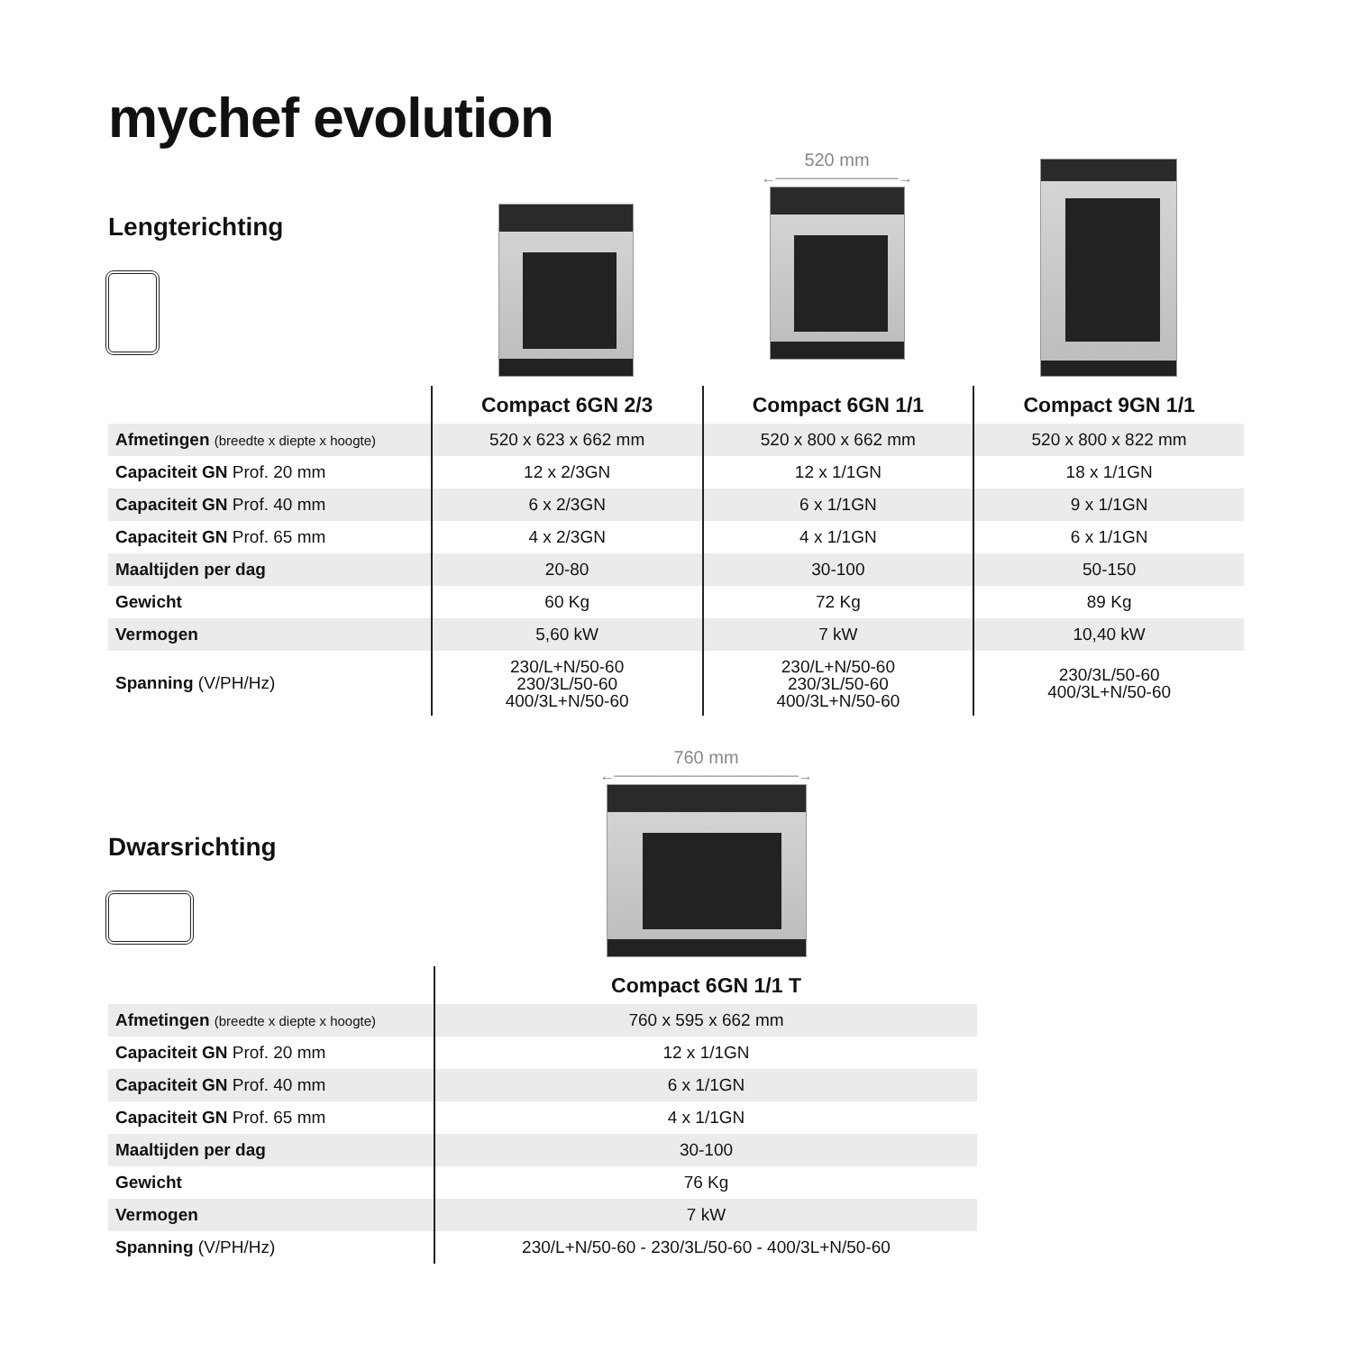mychef evolution
Lengterichting
520 mm
←────────────→
| | Compact 6GN 2/3 | Compact 6GN 1/1 | Compact 9GN 1/1 |
| --- | --- | --- | --- |
| Afmetingen (breedte x diepte x hoogte) | 520 x 623 x 662 mm | 520 x 800 x 662 mm | 520 x 800 x 822 mm |
| Capaciteit GN Prof. 20 mm | 12 x 2/3GN | 12 x 1/1GN | 18 x 1/1GN |
| Capaciteit GN Prof. 40 mm | 6 x 2/3GN | 6 x 1/1GN | 9 x 1/1GN |
| Capaciteit GN Prof. 65 mm | 4 x 2/3GN | 4 x 1/1GN | 6 x 1/1GN |
| Maaltijden per dag | 20-80 | 30-100 | 50-150 |
| Gewicht | 60 Kg | 72 Kg | 89 Kg |
| Vermogen | 5,60 kW | 7 kW | 10,40 kW |
| Spanning (V/PH/Hz) | 230/L+N/50-60 230/3L/50-60 400/3L+N/50-60 | 230/L+N/50-60 230/3L/50-60 400/3L+N/50-60 | 230/3L/50-60 400/3L+N/50-60 |
Dwarsrichting
760 mm
←──────────────────→
| | Compact 6GN 1/1 T |
| --- | --- |
| Afmetingen (breedte x diepte x hoogte) | 760 x 595 x 662 mm |
| Capaciteit GN Prof. 20 mm | 12 x 1/1GN |
| Capaciteit GN Prof. 40 mm | 6 x 1/1GN |
| Capaciteit GN Prof. 65 mm | 4 x 1/1GN |
| Maaltijden per dag | 30-100 |
| Gewicht | 76 Kg |
| Vermogen | 7 kW |
| Spanning (V/PH/Hz) | 230/L+N/50-60 - 230/3L/50-60 - 400/3L+N/50-60 |